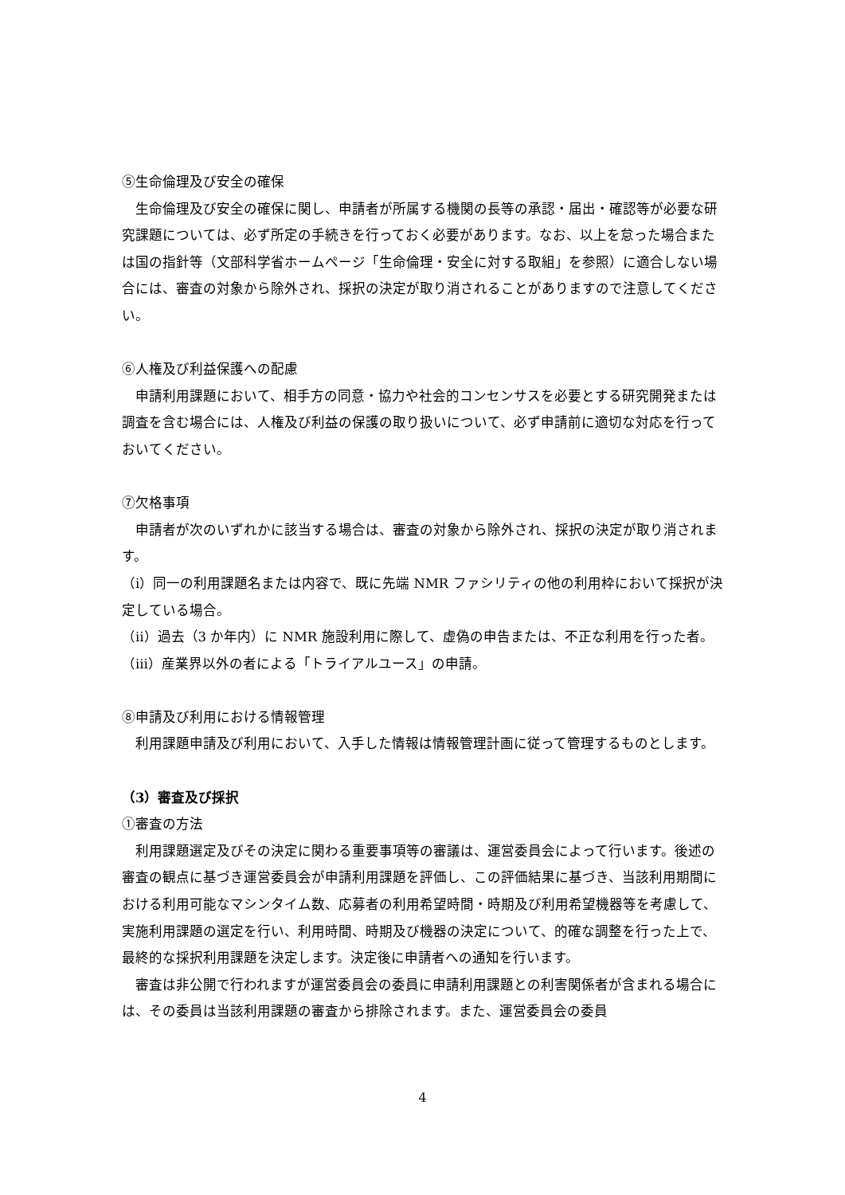⑤生命倫理及び安全の確保
生命倫理及び安全の確保に関し、申請者が所属する機関の長等の承認・届出・確認等が必要な研究課題については、必ず所定の手続きを行っておく必要があります。なお、以上を怠った場合または国の指針等（文部科学省ホームページ「生命倫理・安全に対する取組」を参照）に適合しない場合には、審査の対象から除外され、採択の決定が取り消されることがありますので注意してください。
⑥人権及び利益保護への配慮
申請利用課題において、相手方の同意・協力や社会的コンセンサスを必要とする研究開発または調査を含む場合には、人権及び利益の保護の取り扱いについて、必ず申請前に適切な対応を行っておいてください。
⑦欠格事項
申請者が次のいずれかに該当する場合は、審査の対象から除外され、採択の決定が取り消されます。
（ⅰ）同一の利用課題名または内容で、既に先端 NMR ファシリティの他の利用枠において採択が決定している場合。
（ⅱ）過去（3 か年内）に NMR 施設利用に際して、虚偽の申告または、不正な利用を行った者。
（ⅲ）産業界以外の者による「トライアルユース」の申請。
⑧申請及び利用における情報管理
利用課題申請及び利用において、入手した情報は情報管理計画に従って管理するものとします。
（3）審査及び採択
①審査の方法
利用課題選定及びその決定に関わる重要事項等の審議は、運営委員会によって行います。後述の審査の観点に基づき運営委員会が申請利用課題を評価し、この評価結果に基づき、当該利用期間における利用可能なマシンタイム数、応募者の利用希望時間・時期及び利用希望機器等を考慮して、実施利用課題の選定を行い、利用時間、時期及び機器の決定について、的確な調整を行った上で、最終的な採択利用課題を決定します。決定後に申請者への通知を行います。
審査は非公開で行われますが運営委員会の委員に申請利用課題との利害関係者が含まれる場合には、その委員は当該利用課題の審査から排除されます。また、運営委員会の委員
4